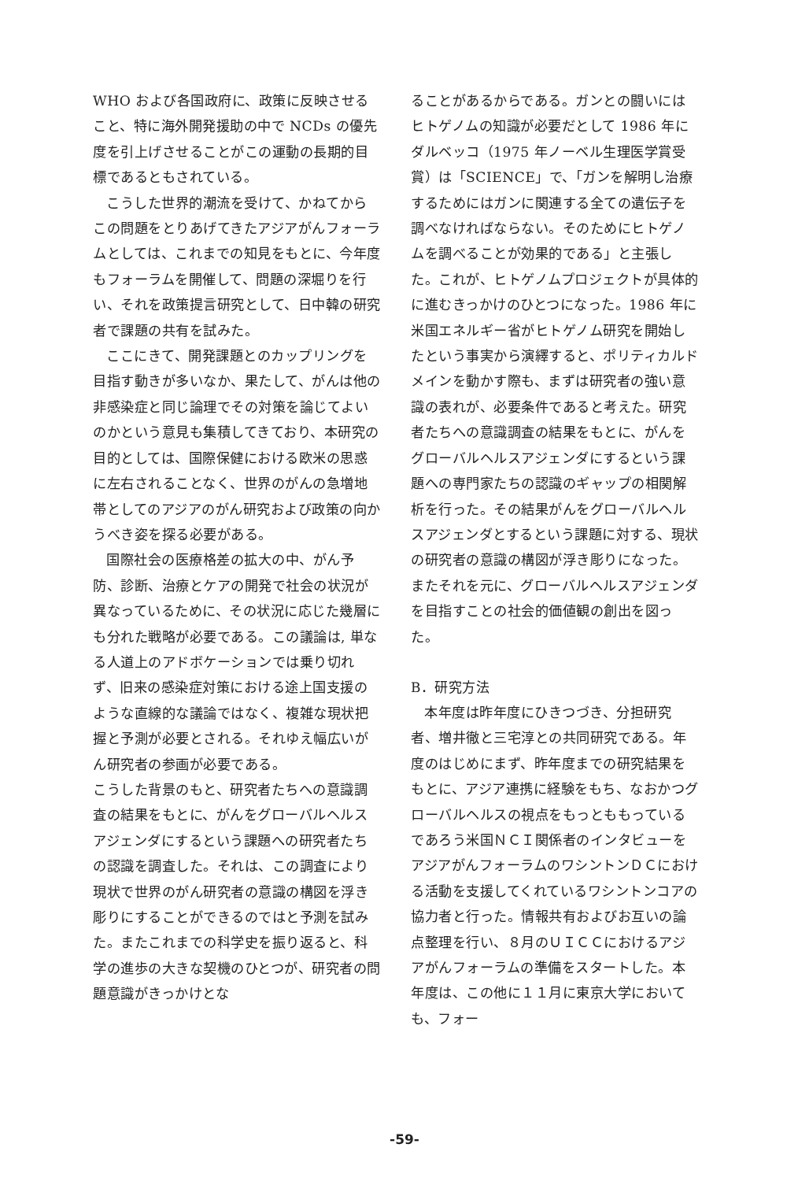WHO および各国政府に、政策に反映させること、特に海外開発援助の中で NCDs の優先度を引上げさせることがこの運動の長期的目標であるともされている。
こうした世界的潮流を受けて、かねてからこの問題をとりあげてきたアジアがんフォーラムとしては、これまでの知見をもとに、今年度もフォーラムを開催して、問題の深堀りを行い、それを政策提言研究として、日中韓の研究者で課題の共有を試みた。
ここにきて、開発課題とのカップリングを目指す動きが多いなか、果たして、がんは他の非感染症と同じ論理でその対策を論じてよいのかという意見も集積してきており、本研究の目的としては、国際保健における欧米の思惑に左右されることなく、世界のがんの急増地帯としてのアジアのがん研究および政策の向かうべき姿を探る必要がある。
国際社会の医療格差の拡大の中、がん予防、診断、治療とケアの開発で社会の状況が異なっているために、その状況に応じた幾層にも分れた戦略が必要である。この議論は, 単なる人道上のアドボケーションでは乗り切れず、旧来の感染症対策における途上国支援のような直線的な議論ではなく、複雑な現状把握と予測が必要とされる。それゆえ幅広いがん研究者の参画が必要である。
こうした背景のもと、研究者たちへの意識調査の結果をもとに、がんをグローバルヘルスアジェンダにするという課題への研究者たちの認識を調査した。それは、この調査により現状で世界のがん研究者の意識の構図を浮き彫りにすることができるのではと予測を試みた。またこれまでの科学史を振り返ると、科学の進歩の大きな契機のひとつが、研究者の問題意識がきっかけとな
ることがあるからである。ガンとの闘いにはヒトゲノムの知識が必要だとして 1986 年にダルベッコ（1975 年ノーベル生理医学賞受賞）は「SCIENCE」で、「ガンを解明し治療するためにはガンに関連する全ての遺伝子を調べなければならない。そのためにヒトゲノムを調べることが効果的である」と主張した。これが、ヒトゲノムプロジェクトが具体的に進むきっかけのひとつになった。1986 年に米国エネルギー省がヒトゲノム研究を開始したという事実から演繹すると、ポリティカルドメインを動かす際も、まずは研究者の強い意識の表れが、必要条件であると考えた。研究者たちへの意識調査の結果をもとに、がんをグローバルヘルスアジェンダにするという課題への専門家たちの認識のギャップの相関解析を行った。その結果がんをグローバルヘルスアジェンダとするという課題に対する、現状の研究者の意識の構図が浮き彫りになった。またそれを元に、グローバルヘルスアジェンダを目指すことの社会的価値観の創出を図った。
B．研究方法
本年度は昨年度にひきつづき、分担研究者、増井徹と三宅淳との共同研究である。年度のはじめにまず、昨年度までの研究結果をもとに、アジア連携に経験をもち、なおかつグローバルヘルスの視点をもっとももっているであろう米国ＮＣＩ関係者のインタビューをアジアがんフォーラムのワシントンＤＣにおける活動を支援してくれているワシントンコアの協力者と行った。情報共有およびお互いの論点整理を行い、８月のＵＩＣＣにおけるアジアがんフォーラムの準備をスタートした。本年度は、この他に１１月に東京大学においても、フォー
-59-